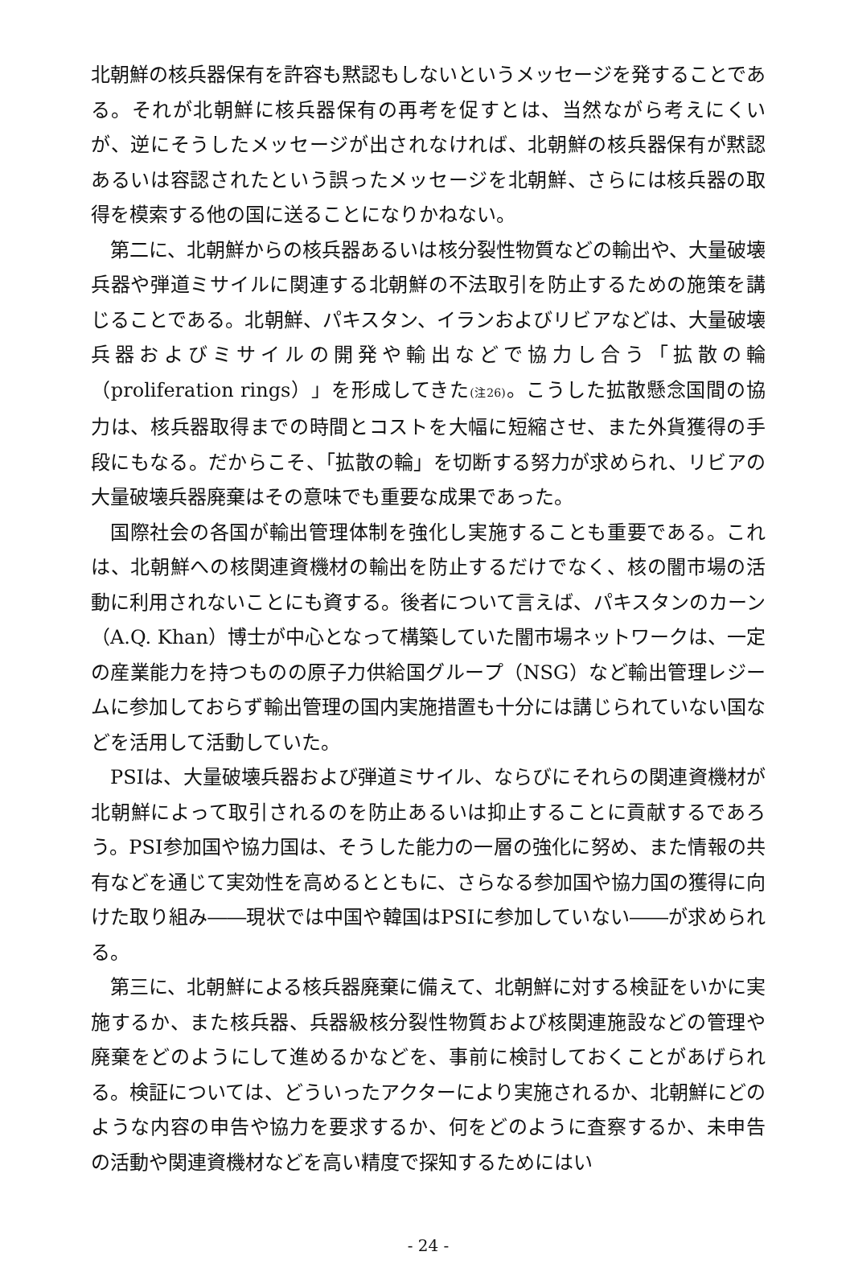北朝鮮の核兵器保有を許容も黙認もしないというメッセージを発することである。それが北朝鮮に核兵器保有の再考を促すとは、当然ながら考えにくいが、逆にそうしたメッセージが出されなければ、北朝鮮の核兵器保有が黙認あるいは容認されたという誤ったメッセージを北朝鮮、さらには核兵器の取得を模索する他の国に送ることになりかねない。
第二に、北朝鮮からの核兵器あるいは核分裂性物質などの輸出や、大量破壊兵器や弾道ミサイルに関連する北朝鮮の不法取引を防止するための施策を講じることである。北朝鮮、パキスタン、イランおよびリビアなどは、大量破壊兵器およびミサイルの開発や輸出などで協力し合う「拡散の輪（proliferation rings）」を形成してきた(注26)。こうした拡散懸念国間の協力は、核兵器取得までの時間とコストを大幅に短縮させ、また外貨獲得の手段にもなる。だからこそ、「拡散の輪」を切断する努力が求められ、リビアの大量破壊兵器廃棄はその意味でも重要な成果であった。
国際社会の各国が輸出管理体制を強化し実施することも重要である。これは、北朝鮮への核関連資機材の輸出を防止するだけでなく、核の闇市場の活動に利用されないことにも資する。後者について言えば、パキスタンのカーン（A.Q. Khan）博士が中心となって構築していた闇市場ネットワークは、一定の産業能力を持つものの原子力供給国グループ（NSG）など輸出管理レジームに参加しておらず輸出管理の国内実施措置も十分には講じられていない国などを活用して活動していた。
PSIは、大量破壊兵器および弾道ミサイル、ならびにそれらの関連資機材が北朝鮮によって取引されるのを防止あるいは抑止することに貢献するであろう。PSI参加国や協力国は、そうした能力の一層の強化に努め、また情報の共有などを通じて実効性を高めるとともに、さらなる参加国や協力国の獲得に向けた取り組み――現状では中国や韓国はPSIに参加していない――が求められる。
第三に、北朝鮮による核兵器廃棄に備えて、北朝鮮に対する検証をいかに実施するか、また核兵器、兵器級核分裂性物質および核関連施設などの管理や廃棄をどのようにして進めるかなどを、事前に検討しておくことがあげられる。検証については、どういったアクターにより実施されるか、北朝鮮にどのような内容の申告や協力を要求するか、何をどのように査察するか、未申告の活動や関連資機材などを高い精度で探知するためにはい
- 24 -